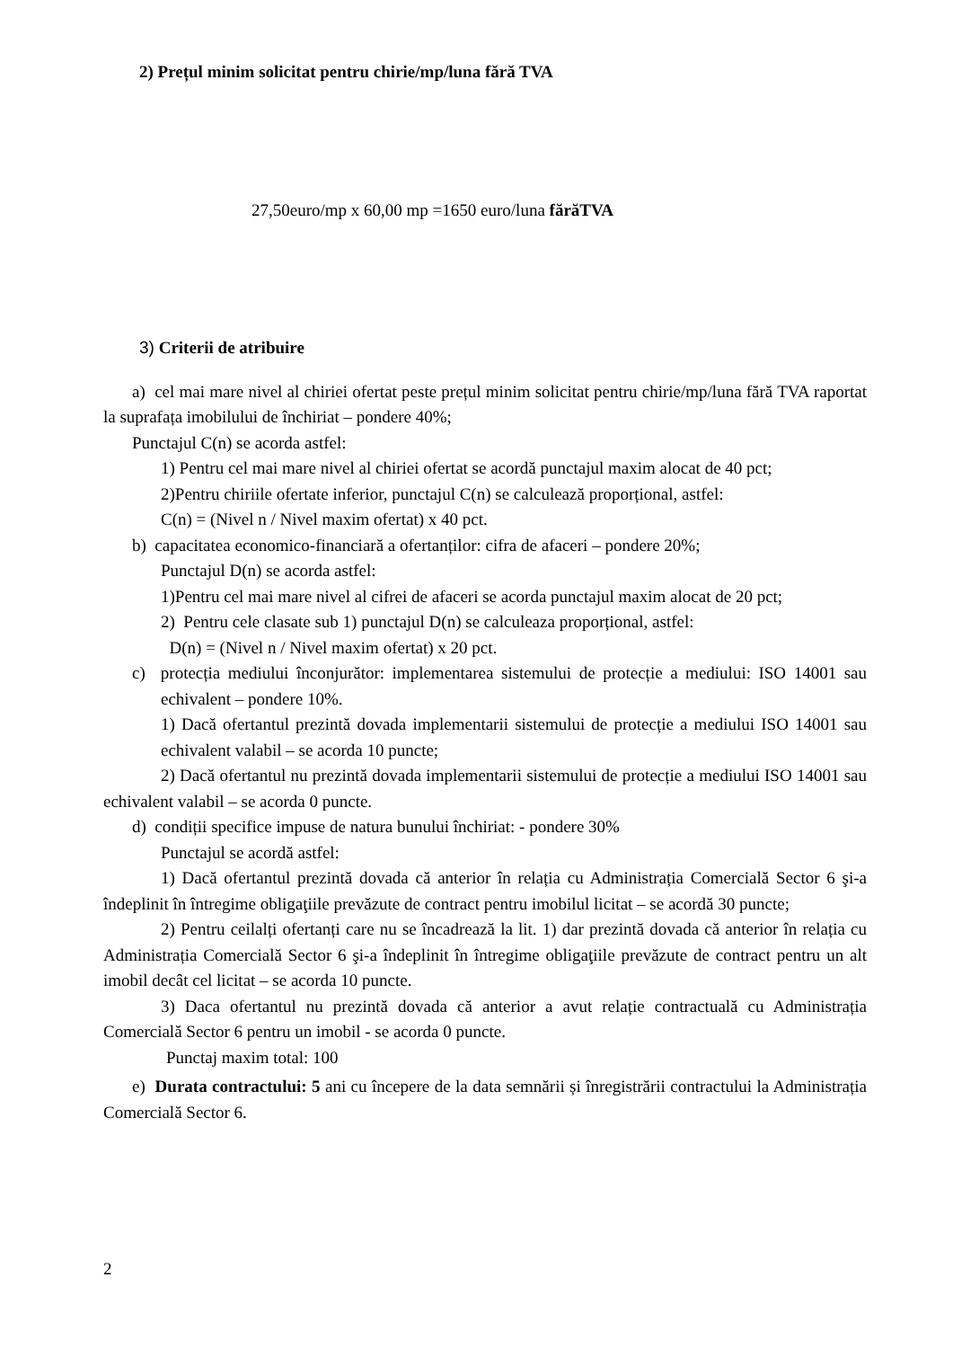2) Prețul minim solicitat pentru chirie/mp/luna fără TVA
27,50euro/mp x 60,00 mp =1650 euro/luna fărăTVA
3) Criterii de atribuire
a) cel mai mare nivel al chiriei ofertat peste prețul minim solicitat pentru chirie/mp/luna fără TVA raportat la suprafața imobilului de închiriat – pondere 40%;
Punctajul C(n) se acorda astfel:
1) Pentru cel mai mare nivel al chiriei ofertat se acordă punctajul maxim alocat de 40 pct;
2)Pentru chiriile ofertate inferior, punctajul C(n) se calculează proporțional, astfel:
C(n) = (Nivel n / Nivel maxim ofertat) x 40 pct.
b) capacitatea economico-financiară a ofertanților: cifra de afaceri – pondere 20%;
Punctajul D(n) se acorda astfel:
1)Pentru cel mai mare nivel al cifrei de afaceri se acorda punctajul maxim alocat de 20 pct;
2) Pentru cele clasate sub 1) punctajul D(n) se calculeaza proporțional, astfel:
D(n) = (Nivel n / Nivel maxim ofertat) x 20 pct.
c) protecția mediului înconjurător: implementarea sistemului de protecție a mediului: ISO 14001 sau echivalent – pondere 10%.
1) Dacă ofertantul prezintă dovada implementarii sistemului de protecție a mediului ISO 14001 sau echivalent valabil – se acorda 10 puncte;
2) Dacă ofertantul nu prezintă dovada implementarii sistemului de protecție a mediului ISO 14001 sau echivalent valabil – se acorda 0 puncte.
d) condiții specifice impuse de natura bunului închiriat: - pondere 30%
Punctajul se acordă astfel:
1) Dacă ofertantul prezintă dovada că anterior în relația cu Administrația Comercială Sector 6 şi-a îndeplinit în întregime obligaţiile prevăzute de contract pentru imobilul licitat – se acordă 30 puncte;
2) Pentru ceilalți ofertanți care nu se încadrează la lit. 1) dar prezintă dovada că anterior în relația cu Administrația Comercială Sector 6 şi-a îndeplinit în întregime obligaţiile prevăzute de contract pentru un alt imobil decât cel licitat – se acorda 10 puncte.
3) Daca ofertantul nu prezintă dovada că anterior a avut relație contractuală cu Administrația Comercială Sector 6 pentru un imobil - se acorda 0 puncte.
Punctaj maxim total: 100
e) Durata contractului: 5 ani cu începere de la data semnării și înregistrării contractului la Administrația Comercială Sector 6.
2